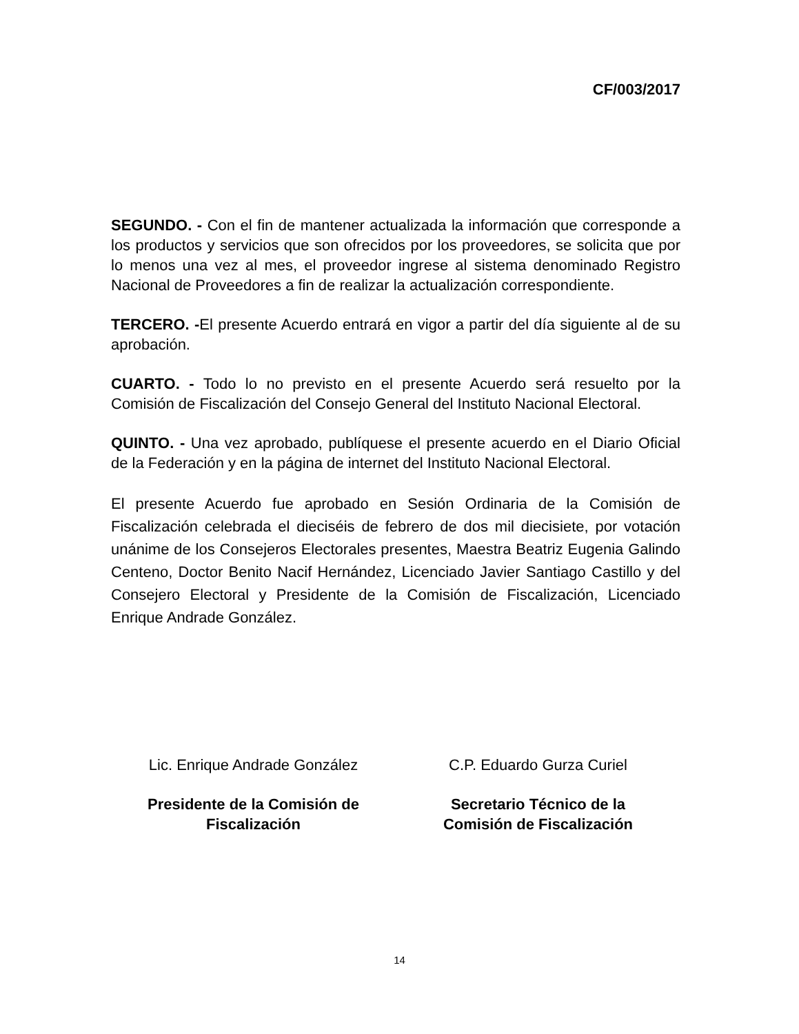CF/003/2017
SEGUNDO. - Con el fin de mantener actualizada la información que corresponde a los productos y servicios que son ofrecidos por los proveedores, se solicita que por lo menos una vez al mes, el proveedor ingrese al sistema denominado Registro Nacional de Proveedores a fin de realizar la actualización correspondiente.
TERCERO. -El presente Acuerdo entrará en vigor a partir del día siguiente al de su aprobación.
CUARTO. - Todo lo no previsto en el presente Acuerdo será resuelto por la Comisión de Fiscalización del Consejo General del Instituto Nacional Electoral.
QUINTO. - Una vez aprobado, publíquese el presente acuerdo en el Diario Oficial de la Federación y en la página de internet del Instituto Nacional Electoral.
El presente Acuerdo fue aprobado en Sesión Ordinaria de la Comisión de Fiscalización celebrada el dieciséis de febrero de dos mil diecisiete, por votación unánime de los Consejeros Electorales presentes, Maestra Beatriz Eugenia Galindo Centeno, Doctor Benito Nacif Hernández, Licenciado Javier Santiago Castillo y del Consejero Electoral y Presidente de la Comisión de Fiscalización, Licenciado Enrique Andrade González.
Lic. Enrique Andrade González
Presidente de la Comisión de
Fiscalización
C.P. Eduardo Gurza Curiel
Secretario Técnico de la
Comisión de Fiscalización
14